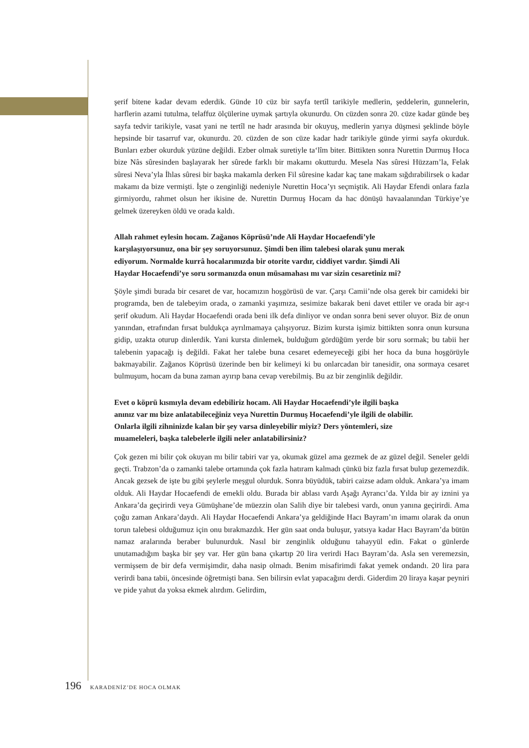şerif bitene kadar devam ederdik. Günde 10 cüz bir sayfa tertîl tarikiyle medlerin, şeddelerin, gunnelerin, harflerin azami tutulma, telaffuz ölçülerine uymak şartıyla okunurdu. On cüzden sonra 20. cüze kadar günde beş sayfa tedvir tarikiyle, vasat yani ne tertîl ne hadr arasında bir okuyuş, medlerin yarıya düşmesi şeklinde böyle hepsinde bir tasarruf var, okunurdu. 20. cüzden de son cüze kadar hadr tarikiyle günde yirmi sayfa okurduk. Bunları ezber okurduk yüzüne değildi. Ezber olmak suretiyle ta‘lîm biter. Bittikten sonra Nurettin Durmuş Hoca bize Nâs sûresinden başlayarak her sûrede farklı bir makamı okutturdu. Mesela Nas sûresi Hüzzam’la, Felak sûresi Neva’yla İhlas sûresi bir başka makamla derken Fil sûresine kadar kaç tane makam sığdırabilirsek o kadar makamı da bize vermişti. İşte o zenginliği nedeniyle Nurettin Hoca’yı seçmiştik. Ali Haydar Efendi onlara fazla girmiyordu, rahmet olsun her ikisine de. Nurettin Durmuş Hocam da hac dönüşü havaalanından Türkiye’ye gelmek üzereyken öldü ve orada kaldı.
Allah rahmet eylesin hocam. Zağanos Köprüsü’nde Ali Haydar Hocaefendi’yle karşılaşıyorsunuz, ona bir şey soruyorsunuz. Şimdi ben ilim talebesi olarak şunu merak ediyorum. Normalde kurrâ hocalarımızda bir otorite vardır, ciddiyet vardır. Şimdi Ali Haydar Hocaefendi’ye soru sormanızda onun müsamahası mı var sizin cesaretiniz mi?
Şöyle şimdi burada bir cesaret de var, hocamızın hoşgörüsü de var. Çarşı Camii’nde olsa gerek bir camideki bir programda, ben de talebeyim orada, o zamanki yaşımıza, sesimize bakarak beni davet ettiler ve orada bir aşr-ı şerif okudum. Ali Haydar Hocaefendi orada beni ilk defa dinliyor ve ondan sonra beni sever oluyor. Biz de onun yanından, etrafından fırsat buldukça ayrılmamaya çalışıyoruz. Bizim kursta işimiz bittikten sonra onun kursuna gidip, uzakta oturup dinlerdik. Yani kursta dinlemek, bulduğum gördüğüm yerde bir soru sormak; bu tabii her talebenin yapacağı iş değildi. Fakat her talebe buna cesaret edemeyeceği gibi her hoca da buna hoşgörüyle bakmayabilir. Zağanos Köprüsü üzerinde ben bir kelimeyi ki bu onlarcadan bir tanesidir, ona sormaya cesaret bulmuşum, hocam da buna zaman ayırıp bana cevap verebilmiş. Bu az bir zenginlik değildir.
Evet o köprü kısmıyla devam edebiliriz hocam. Ali Haydar Hocaefendi’yle ilgili başka anınız var mı bize anlatabileceğiniz veya Nurettin Durmuş Hocaefendi’yle ilgili de olabilir. Onlarla ilgili zihninizde kalan bir şey varsa dinleyebilir miyiz? Ders yöntemleri, size muameleleri, başka talebelerle ilgili neler anlatabilirsiniz?
Çok gezen mi bilir çok okuyan mı bilir tabiri var ya, okumak güzel ama gezmek de az güzel değil. Seneler geldi geçti. Trabzon’da o zamanki talebe ortamında çok fazla hatıram kalmadı çünkü biz fazla fırsat bulup gezemezdik. Ancak gezsek de işte bu gibi şeylerle meşgul olurduk. Sonra büyüdük, tabiri caizse adam olduk. Ankara’ya imam olduk. Ali Haydar Hocaefendi de emekli oldu. Burada bir ablası vardı Aşağı Ayrancı’da. Yılda bir ay iznini ya Ankara’da geçirirdi veya Gümüşhane’de müezzin olan Salih diye bir talebesi vardı, onun yanına geçirirdi. Ama çoğu zaman Ankara’daydı. Ali Haydar Hocaefendi Ankara’ya geldiğinde Hacı Bayram’ın imamı olarak da onun torun talebesi olduğumuz için onu bırakmazdık. Her gün saat onda buluşur, yatsıya kadar Hacı Bayram’da bütün namaz aralarında beraber bulunurduk. Nasıl bir zenginlik olduğunu tahayyül edin. Fakat o günlerde unutamadığım başka bir şey var. Her gün bana çıkartıp 20 lira verirdi Hacı Bayram’da. Asla sen veremezsin, vermişsem de bir defa vermişimdir, daha nasip olmadı. Benim misafirimdi fakat yemek ondandı. 20 lira para verirdi bana tabii, öncesinde öğretmişti bana. Sen bilirsin evlat yapacağını derdi. Giderdim 20 liraya kaşar peyniri ve pide yahut da yoksa ekmek alırdım. Gelirdim,
196 KARADENİZ’DE HOCA OLMAK